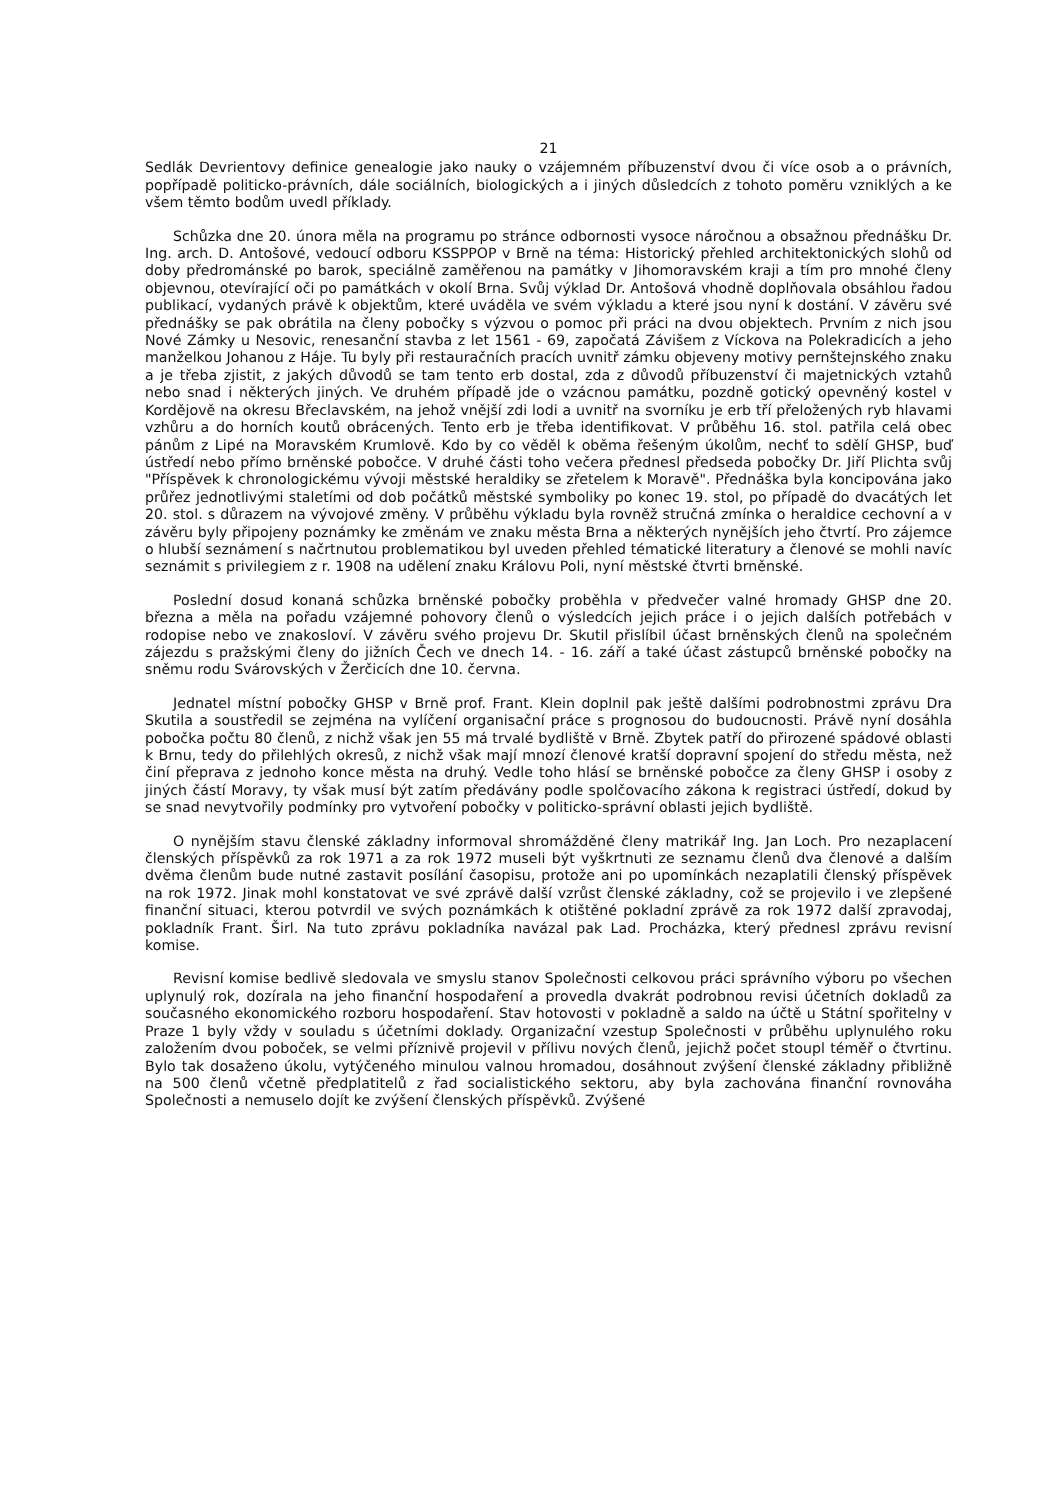21
Sedlák Devrientovy definice genealogie jako nauky o vzájemném příbuzenství dvou či více osob a o právních, popřípadě politicko-právních, dále sociálních, biologických a i jiných důsledcích z tohoto poměru vzniklých a ke všem těmto bodům uvedl příklady.
Schůzka dne 20. února měla na programu po stránce odbornosti vysoce náročnou a obsažnou přednášku Dr. Ing. arch. D. Antošové, vedoucí odboru KSSPPOP v Brně na téma: Historický přehled architektonických slohů od doby předrománské po barok, speciálně zaměřenou na památky v Jihomoravském kraji a tím pro mnohé členy objevnou, otevírající oči po památkách v okolí Brna. Svůj výklad Dr. Antošová vhodně doplňovala obsáhlou řadou publikací, vydaných právě k objektům, které uváděla ve svém výkladu a které jsou nyní k dostání. V závěru své přednášky se pak obrátila na členy pobočky s výzvou o pomoc při práci na dvou objektech. Prvním z nich jsou Nové Zámky u Nesovic, renesanční stavba z let 1561 - 69, započatá Závišem z Víckova na Polekradicích a jeho manželkou Johanou z Háje. Tu byly při restauračních pracích uvnitř zámku objeveny motivy pernštejnského znaku a je třeba zjistit, z jakých důvodů se tam tento erb dostal, zda z důvodů příbuzenství či majetnických vztahů nebo snad i některých jiných. Ve druhém případě jde o vzácnou památku, pozdně gotický opevněný kostel v Kordějově na okresu Břeclavském, na jehož vnější zdi lodi a uvnitř na svorníku je erb tří přeložených ryb hlavami vzhůru a do horních koutů obrácených. Tento erb je třeba identifikovat. V průběhu 16. stol. patřila celá obec pánům z Lipé na Moravském Krumlově. Kdo by co věděl k oběma řešeným úkolům, nechť to sdělí GHSP, buď ústředí nebo přímo brněnské pobočce. V druhé části toho večera přednesl předseda pobočky Dr. Jiří Plichta svůj "Příspěvek k chronologickému vývoji městské heraldiky se zřetelem k Moravě". Přednáška byla koncipována jako průřez jednotlivými staletími od dob počátků městské symboliky po konec 19. stol, po případě do dvacátých let 20. stol. s důrazem na vývojové změny. V průběhu výkladu byla rovněž stručná zmínka o heraldice cechovní a v závěru byly připojeny poznámky ke změnám ve znaku města Brna a některých nynějších jeho čtvrtí. Pro zájemce o hlubší seznámení s načrtnutou problematikou byl uveden přehled tématické literatury a členové se mohli navíc seznámit s privilegiem z r. 1908 na udělení znaku Královu Poli, nyní městské čtvrti brněnské.
Poslední dosud konaná schůzka brněnské pobočky proběhla v předvečer valné hromady GHSP dne 20. března a měla na pořadu vzájemné pohovory členů o výsledcích jejich práce i o jejich dalších potřebách v rodopise nebo ve znakosloví. V závěru svého projevu Dr. Skutil přislíbil účast brněnských členů na společném zájezdu s pražskými členy do jižních Čech ve dnech 14. - 16. září a také účast zástupců brněnské pobočky na sněmu rodu Svárovských v Žerčicích dne 10. června.
Jednatel místní pobočky GHSP v Brně prof. Frant. Klein doplnil pak ještě dalšími podrobnostmi zprávu Dra Skutila a soustředil se zejména na vylíčení organisační práce s prognosou do budoucnosti. Právě nyní dosáhla pobočka počtu 80 členů, z nichž však jen 55 má trvalé bydliště v Brně. Zbytek patří do přirozené spádové oblasti k Brnu, tedy do přilehlých okresů, z nichž však mají mnozí členové kratší dopravní spojení do středu města, než činí přeprava z jednoho konce města na druhý. Vedle toho hlásí se brněnské pobočce za členy GHSP i osoby z jiných částí Moravy, ty však musí být zatím předávány podle spolčovacího zákona k registraci ústředí, dokud by se snad nevytvořily podmínky pro vytvoření pobočky v politicko-správní oblasti jejich bydliště.
O nynějším stavu členské základny informoval shromážděné členy matrikář Ing. Jan Loch. Pro nezaplacení členských příspěvků za rok 1971 a za rok 1972 museli být vyškrtnuti ze seznamu členů dva členové a dalším dvěma členům bude nutné zastavit posílání časopisu, protože ani po upomínkách nezaplatili členský příspěvek na rok 1972. Jinak mohl konstatovat ve své zprávě další vzrůst členské základny, což se projevilo i ve zlepšené finanční situaci, kterou potvrdil ve svých poznámkách k otištěné pokladní zprávě za rok 1972 další zpravodaj, pokladník Frant. Širl. Na tuto zprávu pokladníka navázal pak Lad. Procházka, který přednesl zprávu revisní komise.
Revisní komise bedlivě sledovala ve smyslu stanov Společnosti celkovou práci správního výboru po všechen uplynulý rok, dozírala na jeho finanční hospodaření a provedla dvakrát podrobnou revisi účetních dokladů za současného ekonomického rozboru hospodaření. Stav hotovosti v pokladně a saldo na účtě u Státní spořitelny v Praze 1 byly vždy v souladu s účetními doklady. Organizační vzestup Společnosti v průběhu uplynulého roku založením dvou poboček, se velmi příznivě projevil v přílivu nových členů, jejichž počet stoupl téměř o čtvrtinu. Bylo tak dosaženo úkolu, vytýčeného minulou valnou hromadou, dosáhnout zvýšení členské základny přibližně na 500 členů včetně předplatitelů z řad socialistického sektoru, aby byla zachována finanční rovnováha Společnosti a nemuselo dojít ke zvýšení členských příspěvků. Zvýšené